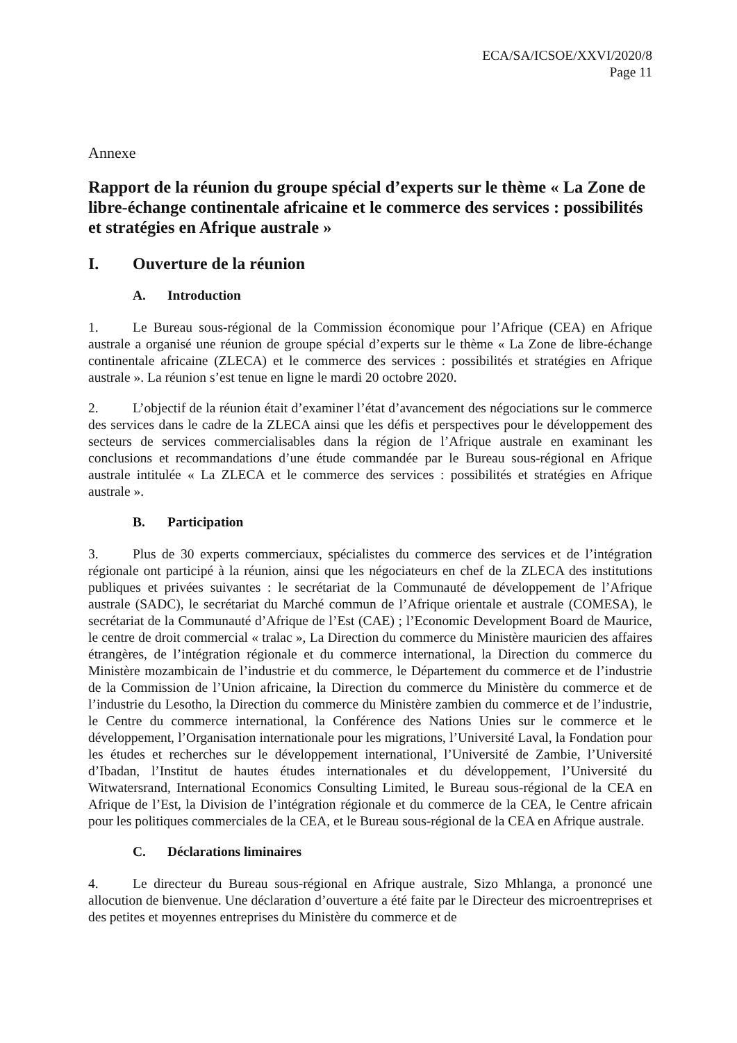ECA/SA/ICSOE/XXVI/2020/8
Page 11
Annexe
Rapport de la réunion du groupe spécial d’experts sur le thème « La Zone de libre-échange continentale africaine et le commerce des services : possibilités et stratégies en Afrique australe »
I. Ouverture de la réunion
A. Introduction
1. Le Bureau sous-régional de la Commission économique pour l’Afrique (CEA) en Afrique australe a organisé une réunion de groupe spécial d’experts sur le thème « La Zone de libre-échange continentale africaine (ZLECA) et le commerce des services : possibilités et stratégies en Afrique australe ». La réunion s’est tenue en ligne le mardi 20 octobre 2020.
2. L’objectif de la réunion était d’examiner l’état d’avancement des négociations sur le commerce des services dans le cadre de la ZLECA ainsi que les défis et perspectives pour le développement des secteurs de services commercialisables dans la région de l’Afrique australe en examinant les conclusions et recommandations d’une étude commandée par le Bureau sous-régional en Afrique australe intitulée « La ZLECA et le commerce des services : possibilités et stratégies en Afrique australe ».
B. Participation
3. Plus de 30 experts commerciaux, spécialistes du commerce des services et de l’intégration régionale ont participé à la réunion, ainsi que les négociateurs en chef de la ZLECA des institutions publiques et privées suivantes : le secrétariat de la Communauté de développement de l’Afrique australe (SADC), le secrétariat du Marché commun de l’Afrique orientale et australe (COMESA), le secrétariat de la Communauté d’Afrique de l’Est (CAE) ; l’Economic Development Board de Maurice, le centre de droit commercial « tralac », La Direction du commerce du Ministère mauricien des affaires étrangères, de l’intégration régionale et du commerce international, la Direction du commerce du Ministère mozambicain de l’industrie et du commerce, le Département du commerce et de l’industrie de la Commission de l’Union africaine, la Direction du commerce du Ministère du commerce et de l’industrie du Lesotho, la Direction du commerce du Ministère zambien du commerce et de l’industrie, le Centre du commerce international, la Conférence des Nations Unies sur le commerce et le développement, l’Organisation internationale pour les migrations, l’Université Laval, la Fondation pour les études et recherches sur le développement international, l’Université de Zambie, l’Université d’Ibadan, l’Institut de hautes études internationales et du développement, l’Université du Witwatersrand, International Economics Consulting Limited, le Bureau sous-régional de la CEA en Afrique de l’Est, la Division de l’intégration régionale et du commerce de la CEA, le Centre africain pour les politiques commerciales de la CEA, et le Bureau sous-régional de la CEA en Afrique australe.
C. Déclarations liminaires
4. Le directeur du Bureau sous-régional en Afrique australe, Sizo Mhlanga, a prononcé une allocution de bienvenue. Une déclaration d’ouverture a été faite par le Directeur des microentreprises et des petites et moyennes entreprises du Ministère du commerce et de